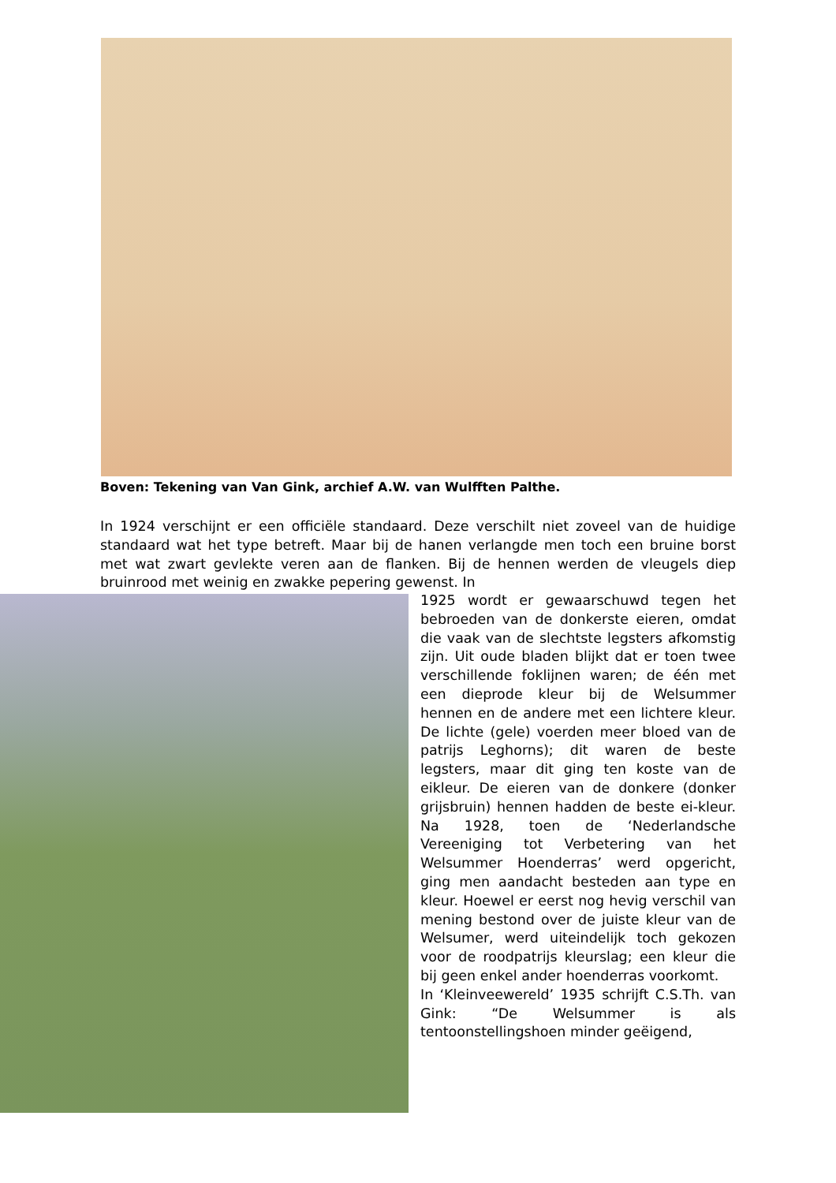Boven: Tekening van Van Gink, archief A.W. van Wulfften Palthe.
In 1924 verschijnt er een officiële standaard. Deze verschilt niet zoveel van de huidige standaard wat het type betreft. Maar bij de hanen verlangde men toch een bruine borst met wat zwart gevlekte veren aan de flanken. Bij de hennen werden de vleugels diep bruinrood met weinig en zwakke pepering gewenst. In
1925 wordt er gewaarschuwd tegen het bebroeden van de donkerste eieren, omdat die vaak van de slechtste legsters afkomstig zijn. Uit oude bladen blijkt dat er toen twee verschillende foklijnen waren; de één met een dieprode kleur bij de Welsummer hennen en de andere met een lichtere kleur. De lichte (gele) voerden meer bloed van de patrijs Leghorns); dit waren de beste legsters, maar dit ging ten koste van de eikleur. De eieren van de donkere (donker grijsbruin) hennen hadden de beste ei-kleur. Na 1928, toen de ‘Nederlandsche Vereeniging tot Verbetering van het Welsummer Hoenderras’ werd opgericht, ging men aandacht besteden aan type en kleur. Hoewel er eerst nog hevig verschil van mening bestond over de juiste kleur van de Welsumer, werd uiteindelijk toch gekozen voor de roodpatrijs kleurslag; een kleur die bij geen enkel ander hoenderras voorkomt.
In ‘Kleinveewereld’ 1935 schrijft C.S.Th. van Gink: “De Welsummer is als tentoonstellingshoen minder geëigend,